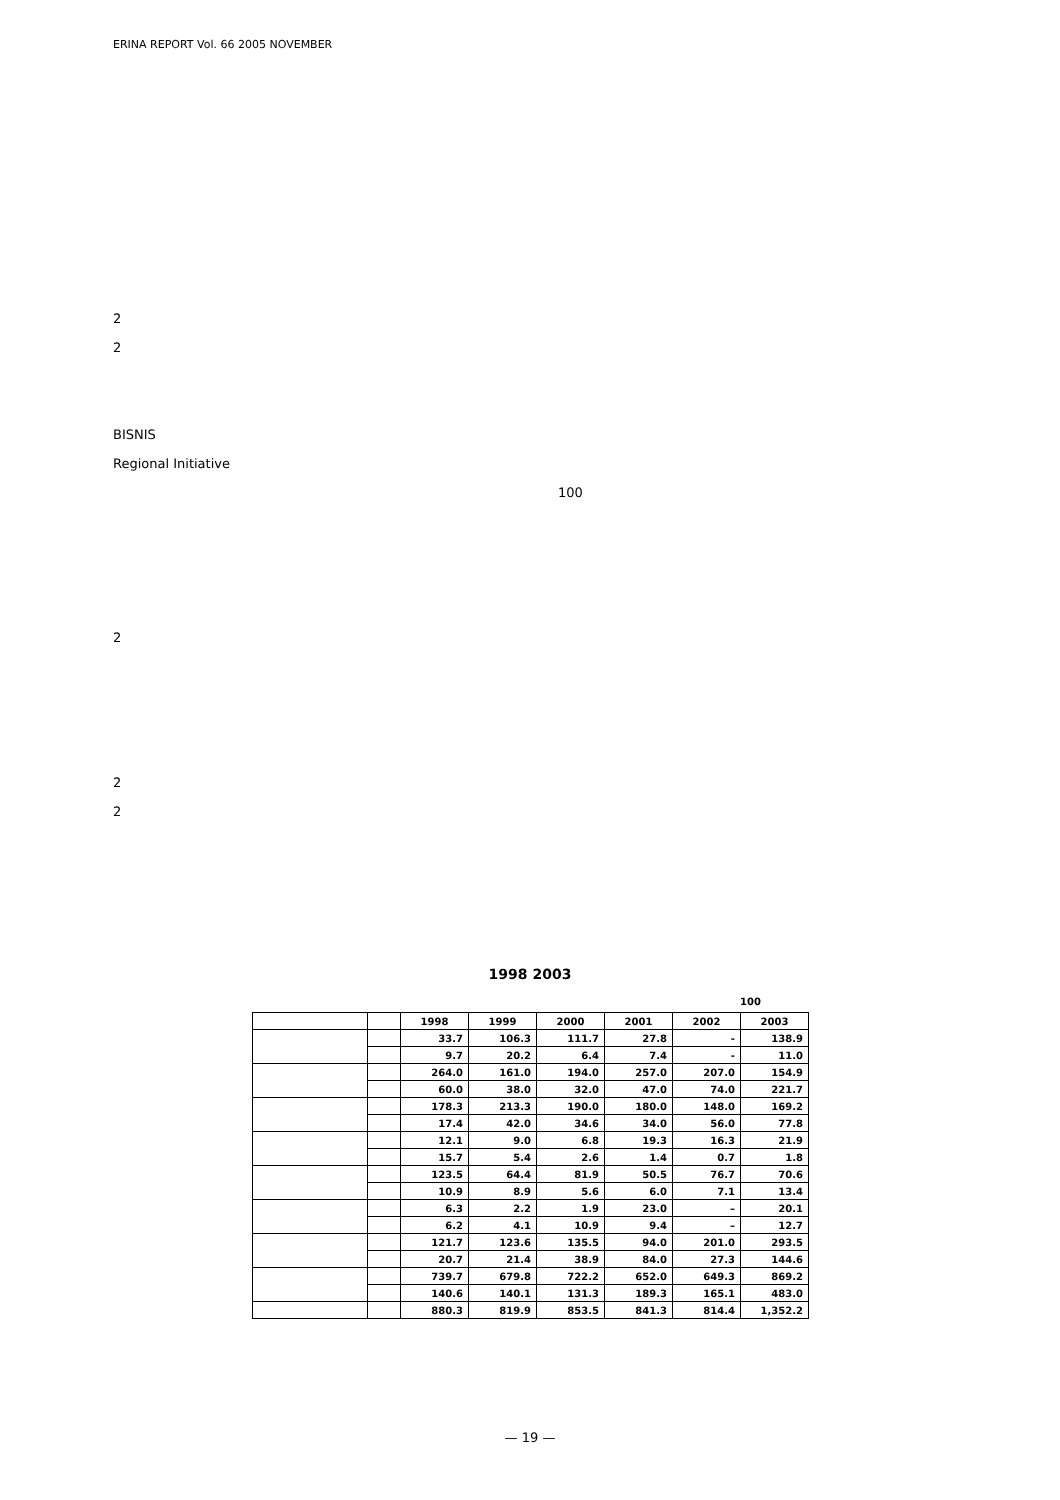ERINA REPORT Vol. 66 2005 NOVEMBER
2
2
BISNIS
Regional Initiative
2
2
2
100
1998 2003
100
| | | 1998 | 1999 | 2000 | 2001 | 2002 | 2003 |
| --- | --- | --- | --- | --- | --- | --- | --- |
| | | 33.7 | 106.3 | 111.7 | 27.8 | - | 138.9 |
| | | 9.7 | 20.2 | 6.4 | 7.4 | - | 11.0 |
| | | 264.0 | 161.0 | 194.0 | 257.0 | 207.0 | 154.9 |
| | | 60.0 | 38.0 | 32.0 | 47.0 | 74.0 | 221.7 |
| | | 178.3 | 213.3 | 190.0 | 180.0 | 148.0 | 169.2 |
| | | 17.4 | 42.0 | 34.6 | 34.0 | 56.0 | 77.8 |
| | | 12.1 | 9.0 | 6.8 | 19.3 | 16.3 | 21.9 |
| | | 15.7 | 5.4 | 2.6 | 1.4 | 0.7 | 1.8 |
| | | 123.5 | 64.4 | 81.9 | 50.5 | 76.7 | 70.6 |
| | | 10.9 | 8.9 | 5.6 | 6.0 | 7.1 | 13.4 |
| | | 6.3 | 2.2 | 1.9 | 23.0 | – | 20.1 |
| | | 6.2 | 4.1 | 10.9 | 9.4 | – | 12.7 |
| | | 121.7 | 123.6 | 135.5 | 94.0 | 201.0 | 293.5 |
| | | 20.7 | 21.4 | 38.9 | 84.0 | 27.3 | 144.6 |
| | | 739.7 | 679.8 | 722.2 | 652.0 | 649.3 | 869.2 |
| | | 140.6 | 140.1 | 131.3 | 189.3 | 165.1 | 483.0 |
| | | 880.3 | 819.9 | 853.5 | 841.3 | 814.4 | 1,352.2 |
— 19 —